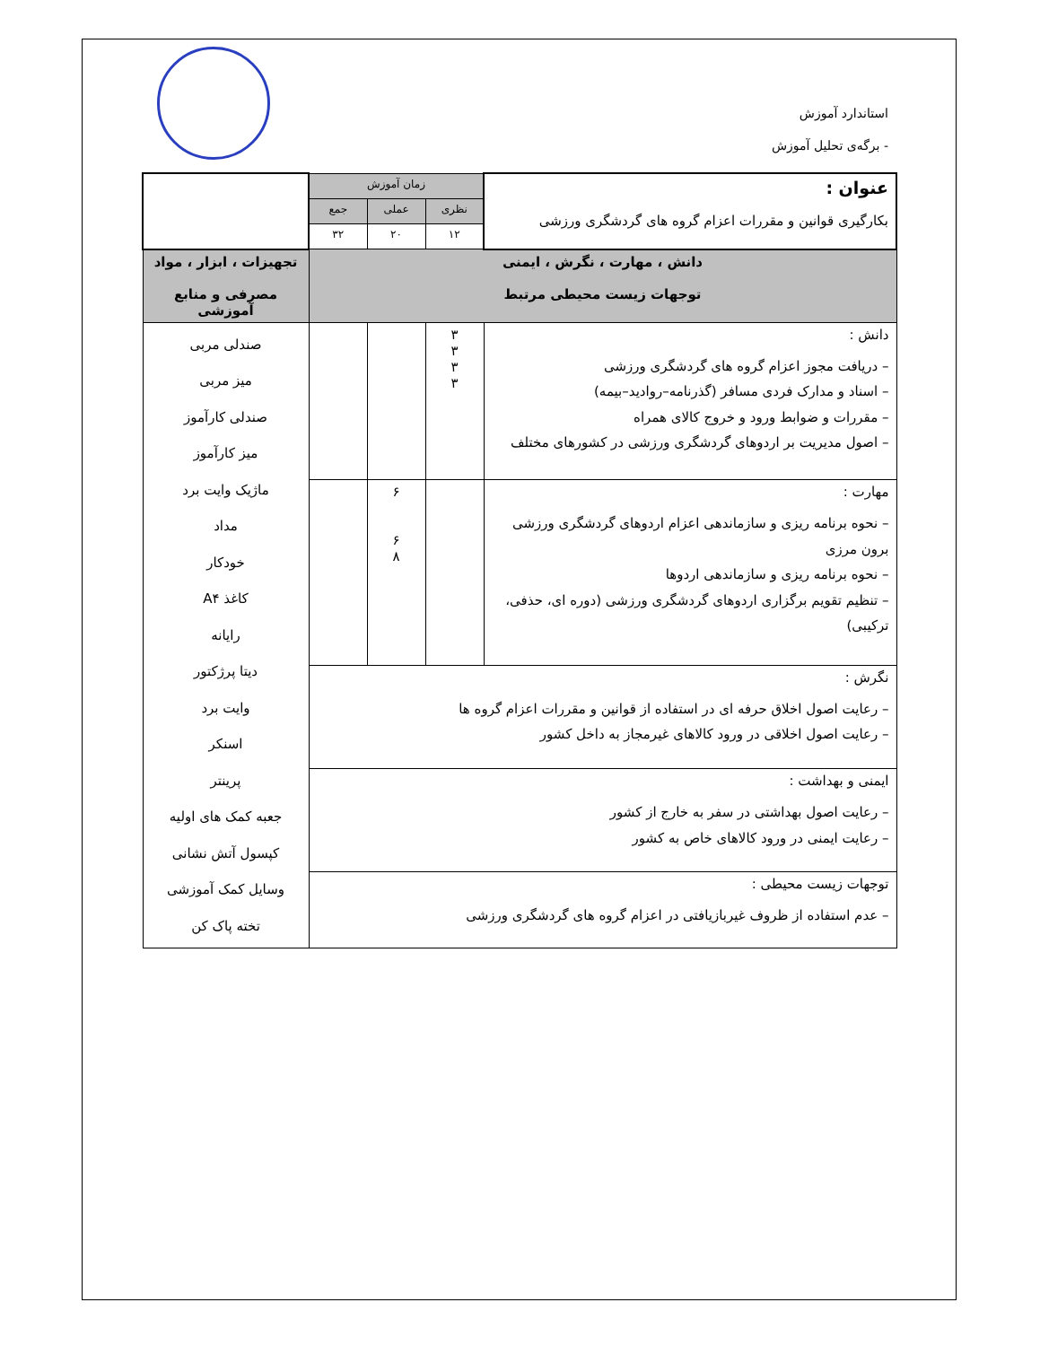استاندارد آموزش
- برگه‌ی تحلیل آموزش
| عنوان : بکارگیری قوانین و مقررات اعزام گروه های گردشگری ورزشی | زمان آموزش | | | |
| | نظری | عملی | جمع | |
| | ۱۲ | ۲۰ | ۳۲ | |
| دانش ، مهارت ، نگرش ، ایمنی توجهات زیست محیطی مرتبط | | | | تجهیزات ، ابزار ، مواد مصرفی و منابع آموزشی |
| دانش : – دریافت مجوز اعزام گروه های گردشگری ورزشی – اسناد و مدارک فردی مسافر (گذرنامه–روادید–بیمه) – مقررات و ضوابط ورود و خروج کالای همراه – اصول مدیریت بر اردوهای گردشگری ورزشی در کشورهای مختلف | ۳ ۳ ۳ ۳ | | | صندلی مربی میز مربی صندلی کارآموز میز کارآموز ماژیک وایت برد مداد خودکار کاغذ A۴ رایانه دیتا پرژکتور وایت برد اسنکر پرینتر جعبه کمک های اولیه کپسول آتش نشانی وسایل کمک آموزشی تخته پاک کن |
| مهارت : – نحوه برنامه ریزی و سازماندهی اعزام اردوهای گردشگری ورزشی برون مرزی – نحوه برنامه ریزی و سازماندهی اردوها – تنظیم تقویم برگزاری اردوهای گردشگری ورزشی (دوره ای، حذفی، ترکیبی) | | ۶ ۶ ۸ | | |
| نگرش : – رعایت اصول اخلاق حرفه ای در استفاده از قوانین و مقررات اعزام گروه ها – رعایت اصول اخلاقی در ورود کالاهای غیرمجاز به داخل کشور | | | | |
| ایمنی و بهداشت : – رعایت اصول بهداشتی در سفر به خارج از کشور – رعایت ایمنی در ورود کالاهای خاص به کشور | | | | |
| توجهات زیست محیطی : – عدم استفاده از ظروف غیربازیافتی در اعزام گروه های گردشگری ورزشی | | | | |